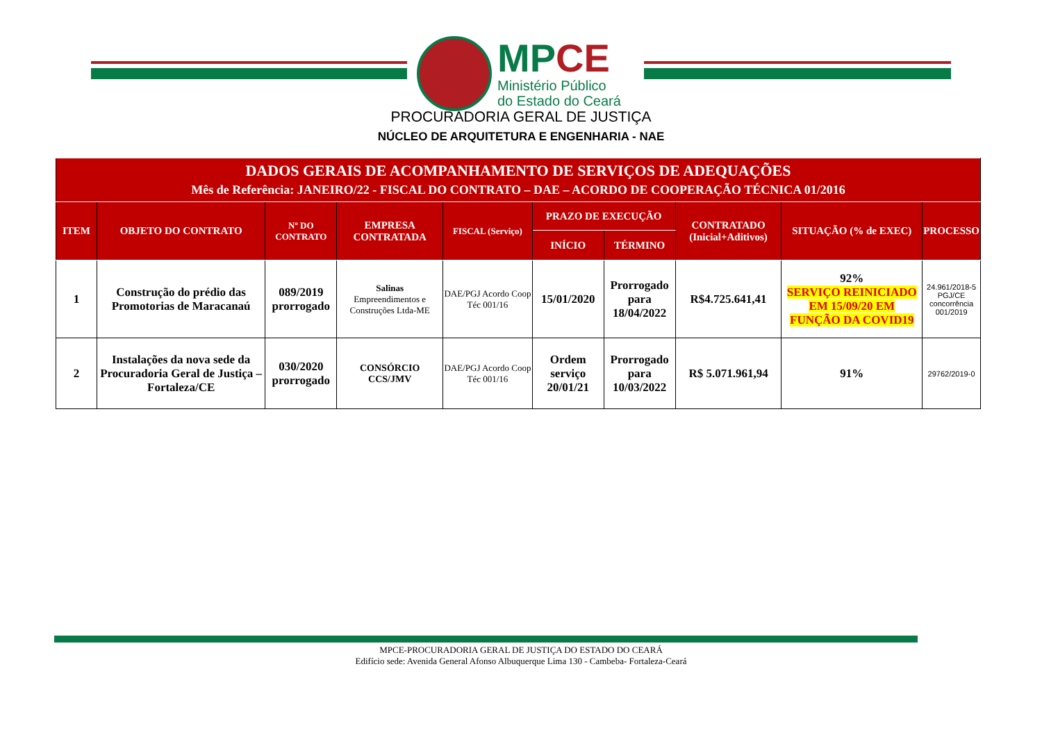MPCE
Ministério Público
do Estado do Ceará
PROCURADORIA GERAL DE JUSTIÇA
NÚCLEO DE ARQUITETURA E ENGENHARIA - NAE
| DADOS GERAIS DE ACOMPANHAMENTO DE SERVIÇOS DE ADEQUAÇÕES Mês de Referência: JANEIRO/22 - FISCAL DO CONTRATO – DAE – ACORDO DE COOPERAÇÃO TÉCNICA 01/2016 | | | | | | | | | |
| --- | --- | --- | --- | --- | --- | --- | --- | --- | --- |
| ITEM | OBJETO DO CONTRATO | Nº DO CONTRATO | EMPRESA CONTRATADA | FISCAL (Serviço) | PRAZO DE EXECUÇÃO | | CONTRATADO (Inicial+Aditivos) | SITUAÇÃO (% de EXEC) | PROCESSO |
| | | | | | INÍCIO | TÉRMINO | | | |
| 1 | Construção do prédio das Promotorias de Maracanaú | 089/2019 prorrogado | Salinas Empreendimentos e Construções Ltda-ME | DAE/PGJ Acordo Coop Téc 001/16 | 15/01/2020 | Prorrogado para 18/04/2022 | R$4.725.641,41 | 92% SERVIÇO REINICIADO EM 15/09/20 EM FUNÇÃO DA COVID19 | 24.961/2018-5 PGJ/CE concorrência 001/2019 |
| 2 | Instalações da nova sede da Procuradoria Geral de Justiça – Fortaleza/CE | 030/2020 prorrogado | CONSÓRCIO CCS/JMV | DAE/PGJ Acordo Coop Téc 001/16 | Ordem serviço 20/01/21 | Prorrogado para 10/03/2022 | R$ 5.071.961,94 | 91% | 29762/2019-0 |
MPCE-PROCURADORIA GERAL DE JUSTIÇA DO ESTADO DO CEARÁ
Edifício sede: Avenida General Afonso Albuquerque Lima 130 - Cambeba- Fortaleza-Ceará